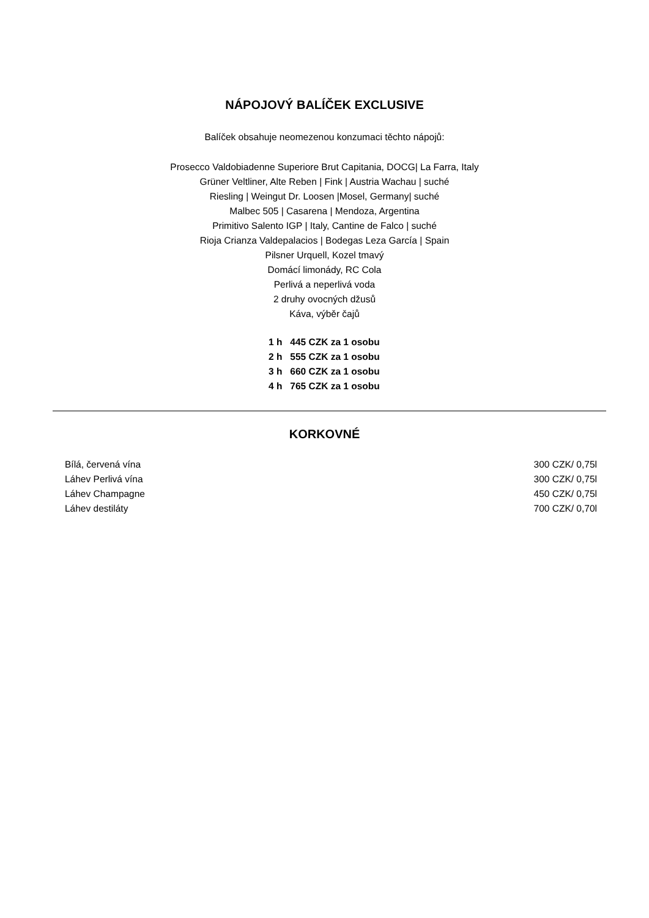NÁPOJOVÝ BALÍČEK EXCLUSIVE
Balíček obsahuje neomezenou konzumaci těchto nápojů:
Prosecco Valdobiadenne Superiore Brut Capitania, DOCG| La Farra, Italy
Grüner Veltliner, Alte Reben | Fink | Austria Wachau | suché
Riesling | Weingut Dr. Loosen |Mosel, Germany| suché
Malbec 505 | Casarena | Mendoza, Argentina
Primitivo Salento IGP | Italy, Cantine de Falco | suché
Rioja Crianza Valdepalacios | Bodegas Leza García | Spain
Pilsner Urquell, Kozel tmavý
Domácí limonády, RC Cola
Perlivá a neperlivá voda
2 druhy ovocných džusů
Káva, výběr čajů
1 h 445 CZK za 1 osobu
2 h 555 CZK za 1 osobu
3 h 660 CZK za 1 osobu
4 h 765 CZK za 1 osobu
KORKOVNÉ
| Bílá, červená vína | 300 CZK/ 0,75l |
| Láhev Perlivá vína | 300 CZK/ 0,75l |
| Láhev Champagne | 450 CZK/ 0,75l |
| Láhev destiláty | 700 CZK/ 0,70l |